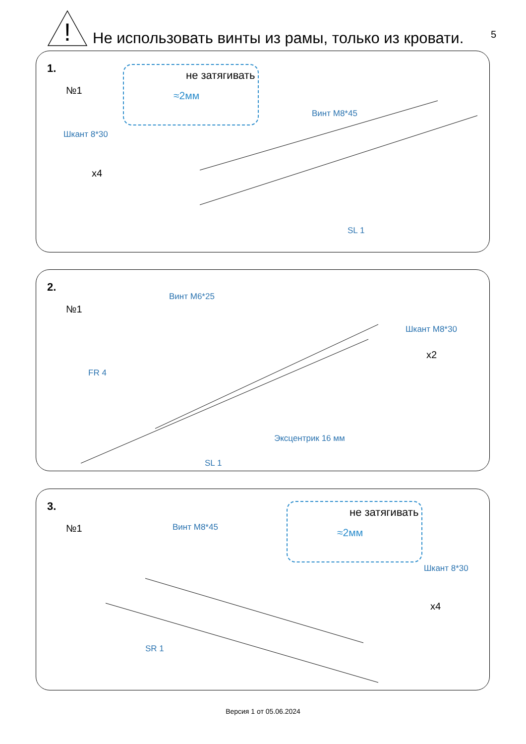!
Не использовать винты из рамы, только из кровати.
5
1.
№1
не затягивать
≈2мм
Шкант 8*30
x4
Винт М8*45
SL 1
2.
№1
Винт М6*25
Шкант М8*30
x2
FR 4
Эксцентрик 16 мм
SL 1
3.
№1
не затягивать
≈2мм
Винт М8*45
Шкант 8*30
x4
SR 1
Версия 1 от 05.06.2024